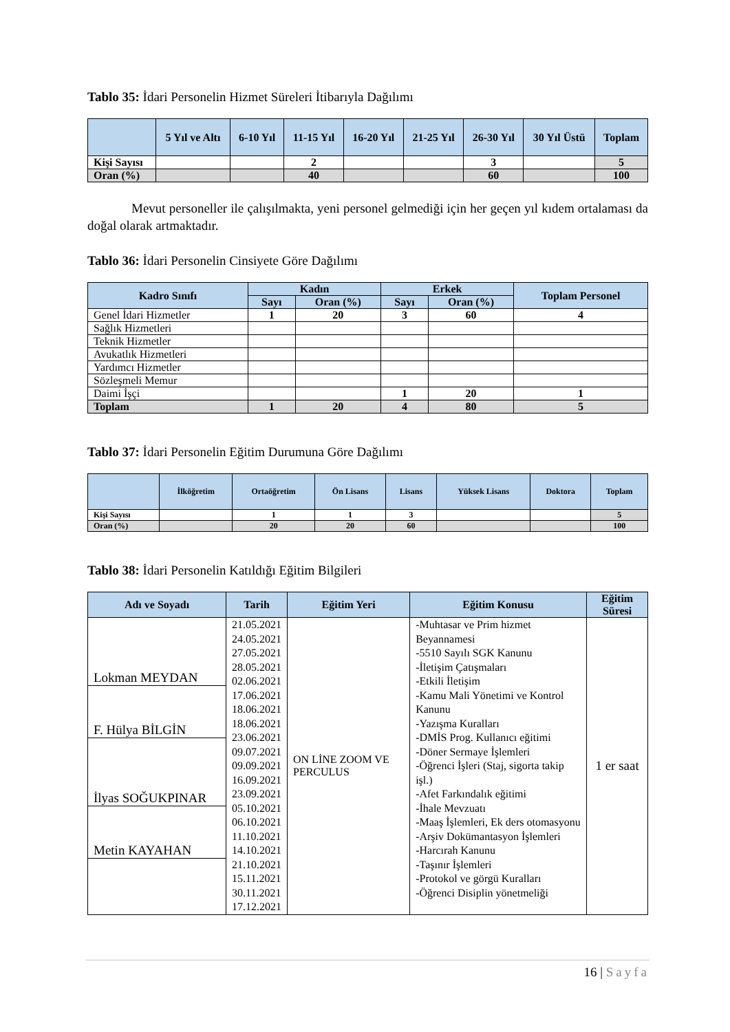Tablo 35: İdari Personelin Hizmet Süreleri İtibarıyla Dağılımı
| | 5 Yıl ve Altı | 6-10 Yıl | 11-15 Yıl | 16-20 Yıl | 21-25 Yıl | 26-30 Yıl | 30 Yıl Üstü | Toplam |
| --- | --- | --- | --- | --- | --- | --- | --- | --- |
| Kişi Sayısı | | | 2 | | | 3 | | 5 |
| Oran (%) | | | 40 | | | 60 | | 100 |
Mevut personeller ile çalışılmakta, yeni personel gelmediği için her geçen yıl kıdem ortalaması da doğal olarak artmaktadır.
Tablo 36: İdari Personelin Cinsiyete Göre Dağılımı
| Kadro Sınıfı | Kadın | | Erkek | | Toplam Personel |
| --- | --- | --- | --- | --- | --- |
| | Sayı | Oran (%) | Sayı | Oran (%) | |
| Genel İdari Hizmetler | 1 | 20 | 3 | 60 | 4 |
| Sağlık Hizmetleri | | | | | |
| Teknik Hizmetler | | | | | |
| Avukatlık Hizmetleri | | | | | |
| Yardımcı Hizmetler | | | | | |
| Sözleşmeli Memur | | | | | |
| Daimi İşçi | | | 1 | 20 | 1 |
| Toplam | 1 | 20 | 4 | 80 | 5 |
Tablo 37: İdari Personelin Eğitim Durumuna Göre Dağılımı
| | İlköğretim | Ortaöğretim | Ön Lisans | Lisans | Yüksek Lisans | Doktora | Toplam |
| --- | --- | --- | --- | --- | --- | --- | --- |
| Kişi Sayısı | | 1 | 1 | 3 | | | 5 |
| Oran (%) | | 20 | 20 | 60 | | | 100 |
Tablo 38: İdari Personelin Katıldığı Eğitim Bilgileri
| Adı ve Soyadı | Tarih | Eğitim Yeri | Eğitim Konusu | Eğitim Süresi |
| --- | --- | --- | --- | --- |
| Lokman MEYDAN F. Hülya BİLGİN İlyas SOĞUKPINAR Metin KAYAHAN | 21.05.2021 24.05.2021 27.05.2021 28.05.2021 02.06.2021 17.06.2021 18.06.2021 18.06.2021 23.06.2021 09.07.2021 09.09.2021 16.09.2021 23.09.2021 05.10.2021 06.10.2021 11.10.2021 14.10.2021 21.10.2021 15.11.2021 30.11.2021 17.12.2021 | ON LİNE ZOOM VE PERCULUS | -Muhtasar ve Prim hizmet Beyannamesi -5510 Sayılı SGK Kanunu -İletişim Çatışmaları -Etkili İletişim -Kamu Mali Yönetimi ve Kontrol Kanunu -Yazışma Kuralları -DMİS Prog. Kullanıcı eğitimi -Döner Sermaye İşlemleri -Öğrenci İşleri (Staj, sigorta takip işl.) -Afet Farkındalık eğitimi -İhale Mevzuatı -Maaş İşlemleri, Ek ders otomasyonu -Arşiv Dokümantasyon İşlemleri -Harcırah Kanunu -Taşınır İşlemleri -Protokol ve görgü Kuralları -Öğrenci Disiplin yönetmeliği | 1 er saat |
16 | Sayfa